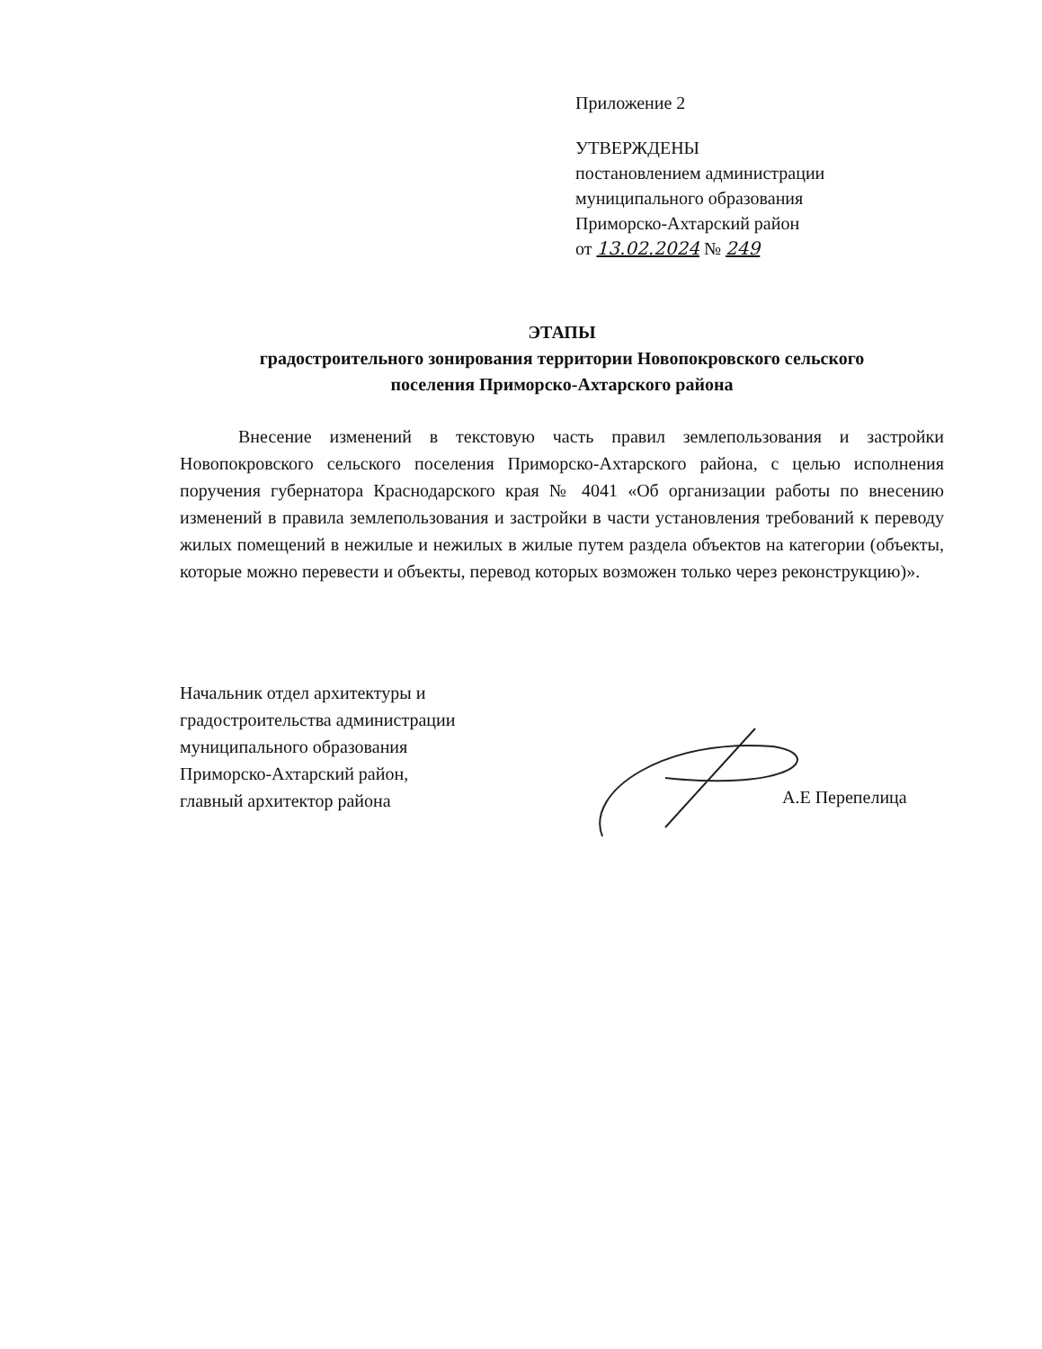Приложение 2
УТВЕРЖДЕНЫ
постановлением администрации
муниципального образования
Приморско-Ахтарский район
от 13.02.2024 № 249
ЭТАПЫ
градостроительного зонирования территории Новопокровского сельского
поселения Приморско-Ахтарского района
Внесение изменений в текстовую часть правил землепользования и застройки Новопокровского сельского поселения Приморско-Ахтарского района, с целью исполнения поручения губернатора Краснодарского края № 4041 «Об организации работы по внесению изменений в правила землепользования и застройки в части установления требований к переводу жилых помещений в нежилые и нежилых в жилые путем раздела объектов на категории (объекты, которые можно перевести и объекты, перевод которых возможен только через реконструкцию)».
Начальник отдел архитектуры и
градостроительства администрации
муниципального образования
Приморско-Ахтарский район,
главный архитектор района
А.Е Перепелица